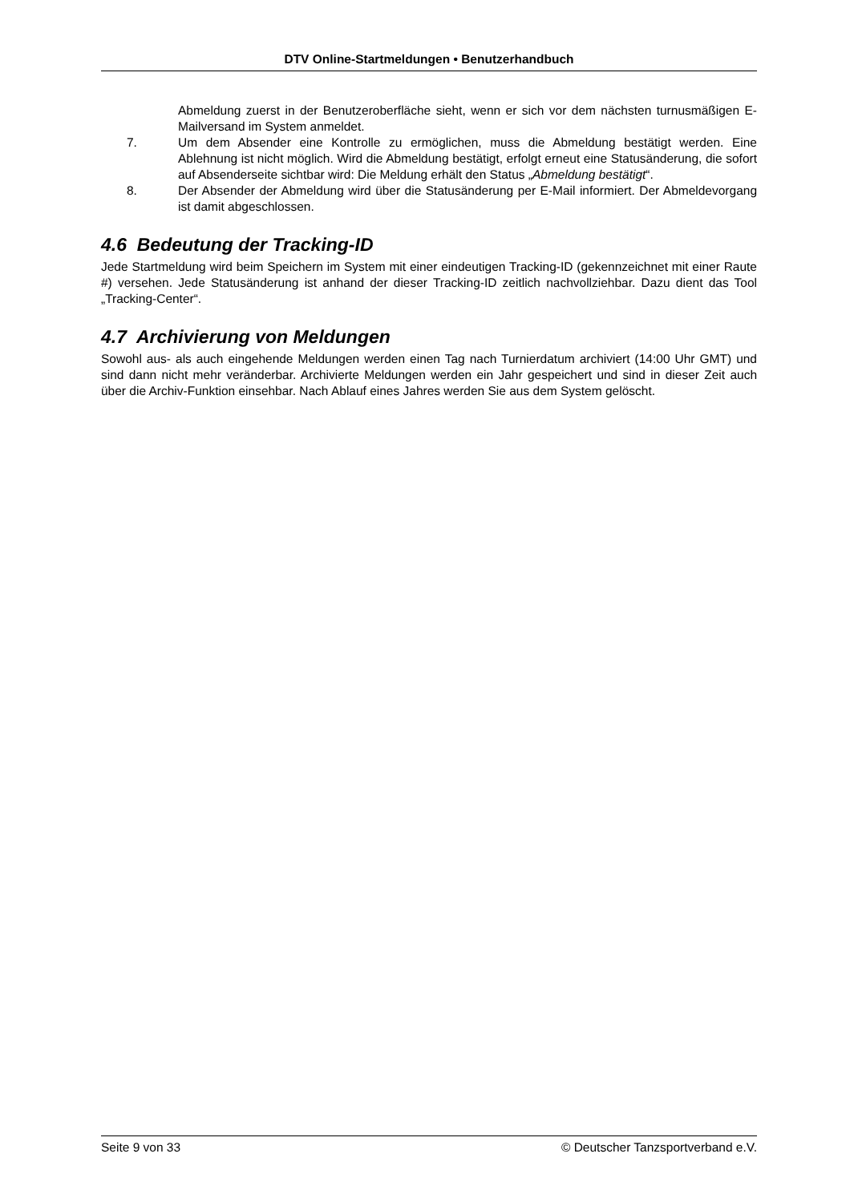DTV Online-Startmeldungen • Benutzerhandbuch
Abmeldung zuerst in der Benutzeroberfläche sieht, wenn er sich vor dem nächsten turnusmäßigen E-Mailversand im System anmeldet.
7. Um dem Absender eine Kontrolle zu ermöglichen, muss die Abmeldung bestätigt werden. Eine Ablehnung ist nicht möglich. Wird die Abmeldung bestätigt, erfolgt erneut eine Statusänderung, die sofort auf Absenderseite sichtbar wird: Die Meldung erhält den Status „Abmeldung bestätigt“.
8. Der Absender der Abmeldung wird über die Statusänderung per E-Mail informiert. Der Abmeldevorgang ist damit abgeschlossen.
4.6 Bedeutung der Tracking-ID
Jede Startmeldung wird beim Speichern im System mit einer eindeutigen Tracking-ID (gekennzeichnet mit einer Raute #) versehen. Jede Statusänderung ist anhand der dieser Tracking-ID zeitlich nachvollziehbar. Dazu dient das Tool „Tracking-Center“.
4.7 Archivierung von Meldungen
Sowohl aus- als auch eingehende Meldungen werden einen Tag nach Turnierdatum archiviert (14:00 Uhr GMT) und sind dann nicht mehr veränderbar. Archivierte Meldungen werden ein Jahr gespeichert und sind in dieser Zeit auch über die Archiv-Funktion einsehbar. Nach Ablauf eines Jahres werden Sie aus dem System gelöscht.
Seite 9 von 33 © Deutscher Tanzsportverband e.V.